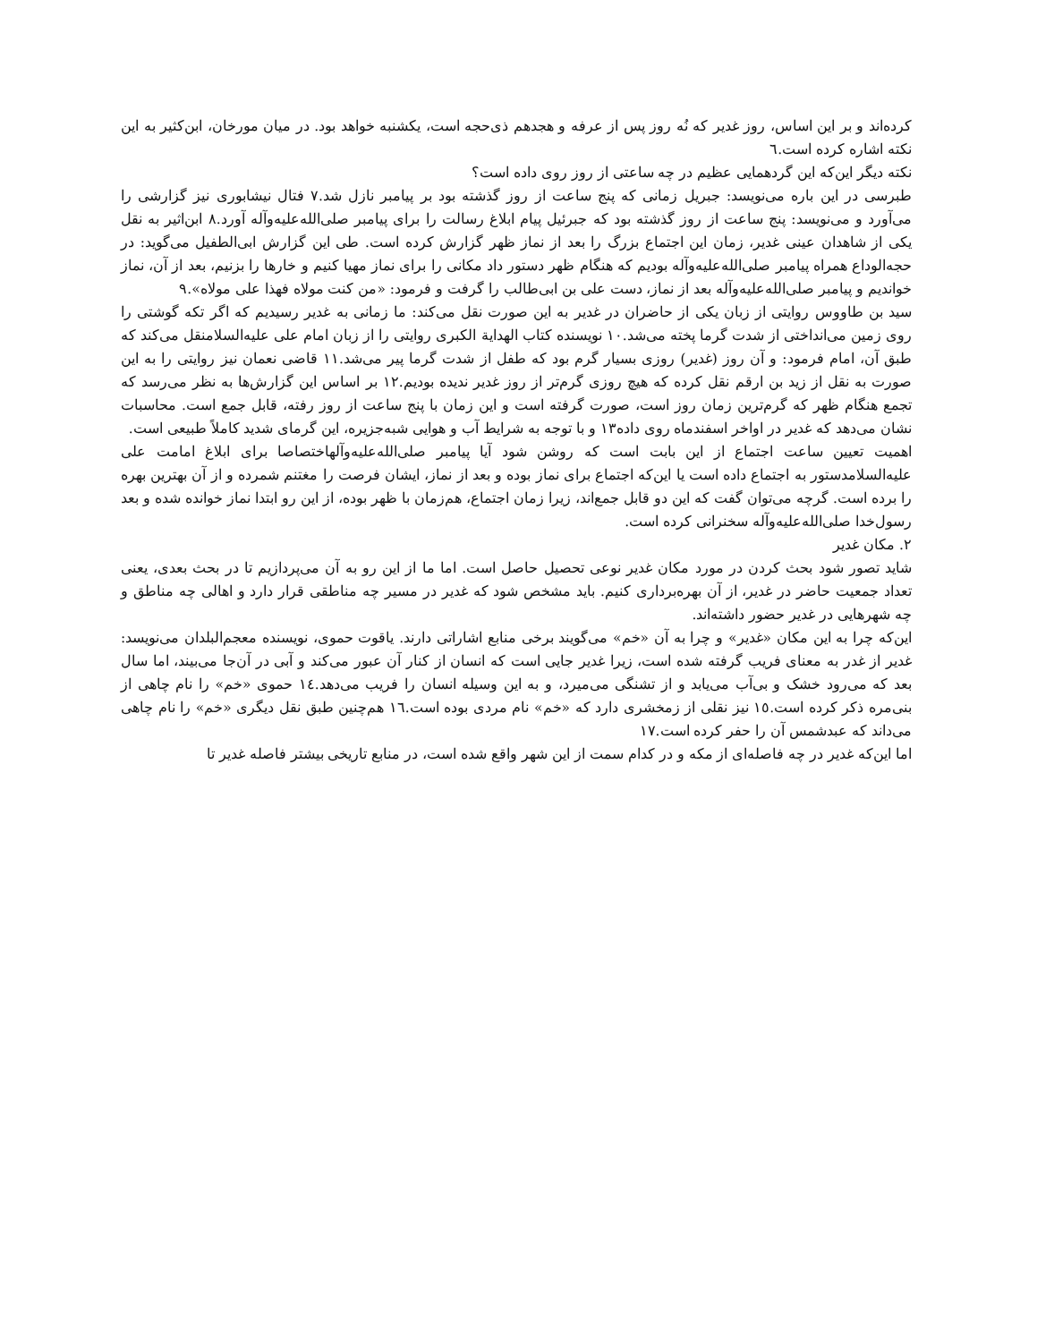کرده‌اند و بر این اساس، روز غدیر که نُه روز پس از عرفه و هجدهم ذی‌حجه است، یکشنبه خواهد بود. در میان مورخان، ابن‌کثیر به این نکته اشاره کرده است.٦
نکته دیگر این‌که این گردهمایی عظیم در چه ساعتی از روز روی داده است؟
طبرسی در این باره می‌نویسد: جبریل زمانی که پنج ساعت از روز گذشته بود بر پیامبر نازل شد.٧ فتال نیشابوری نیز گزارشی را می‌آورد و می‌نویسد: پنج ساعت از روز گذشته بود که جبرئیل پیام ابلاغ رسالت را برای پیامبر صلی‌الله‌علیه‌وآله آورد.٨ ابن‌اثیر به نقل یکی از شاهدان عینی غدیر، زمان این اجتماع بزرگ را بعد از نماز ظهر گزارش کرده است. طی این گزارش ابی‌الطفیل می‌گوید: در حجه‌الوداع همراه پیامبر صلی‌الله‌علیه‌وآله بودیم که هنگام ظهر دستور داد مکانی را برای نماز مهیا کنیم و خارها را بزنیم، بعد از آن، نماز خواندیم و پیامبر صلی‌الله‌علیه‌وآله بعد از نماز، دست علی بن ابی‌طالب را گرفت و فرمود: «من کنت مولاه فهذا علی مولاه».٩
سید بن طاووس روایتی از زبان یکی از حاضران در غدیر به این صورت نقل می‌کند: ما زمانی به غدیر رسیدیم که اگر تکه گوشتی را روی زمین می‌انداختی از شدت گرما پخته می‌شد.١٠ نویسنده کتاب الهدایة الکبری روایتی را از زبان امام علی علیه‌السلامنقل می‌کند که طبق آن، امام فرمود: و آن روز (غدیر) روزی بسیار گرم بود که طفل از شدت گرما پیر می‌شد.١١ قاضی نعمان نیز روایتی را به این صورت به نقل از زید بن ارقم نقل کرده که هیچ روزی گرم‌تر از روز غدیر ندیده بودیم.١٢ بر اساس این گزارش‌ها به نظر می‌رسد که تجمع هنگام ظهر که گرم‌ترین زمان روز است، صورت گرفته است و این زمان با پنج ساعت از روز رفته، قابل جمع است. محاسبات نشان می‌دهد که غدیر در اواخر اسفندماه روی داده١٣ و با توجه به شرایط آب و هوایی شبه‌جزیره، این گرمای شدید کاملاً طبیعی است.
اهمیت تعیین ساعت اجتماع از این بابت است که روشن شود آیا پیامبر صلی‌الله‌علیه‌وآلهاختصاصا برای ابلاغ امامت علی علیه‌السلامدستور به اجتماع داده است یا این‌که اجتماع برای نماز بوده و بعد از نماز، ایشان فرصت را مغتنم شمرده و از آن بهترین بهره را برده است. گرچه می‌توان گفت که این دو قابل جمع‌اند، زیرا زمان اجتماع، هم‌زمان با ظهر بوده، از این رو ابتدا نماز خوانده شده و بعد رسول‌خدا صلی‌الله‌علیه‌وآله سخنرانی کرده است.
٢. مکان غدیر
شاید تصور شود بحث کردن در مورد مکان غدیر نوعی تحصیل حاصل است. اما ما از این رو به آن می‌پردازیم تا در بحث بعدی، یعنی تعداد جمعیت حاضر در غدیر، از آن بهره‌برداری کنیم. باید مشخص شود که غدیر در مسیر چه مناطقی قرار دارد و اهالی چه مناطق و چه شهرهایی در غدیر حضور داشته‌اند.
این‌که چرا به این مکان «غدیر» و چرا به آن «خم» می‌گویند برخی منابع اشاراتی دارند. یاقوت حموی، نویسنده معجم‌البلدان می‌نویسد: غدیر از غدر به معنای فریب گرفته شده است، زیرا غدیر جایی است که انسان از کنار آن عبور می‌کند و آبی در آن‌جا می‌بیند، اما سال بعد که می‌رود خشک و بی‌آب می‌یابد و از تشنگی می‌میرد، و به این وسیله انسان را فریب می‌دهد.١٤ حموی «خم» را نام چاهی از بنی‌مره ذکر کرده است.١٥ نیز نقلی از زمخشری دارد که «خم» نام مردی بوده است.١٦ هم‌چنین طبق نقل دیگری «خم» را نام چاهی می‌داند که عبدشمس آن را حفر کرده است.١٧
اما این‌که غدیر در چه فاصله‌ای از مکه و در کدام سمت از این شهر واقع شده است، در منابع تاریخی بیشتر فاصله غدیر تا